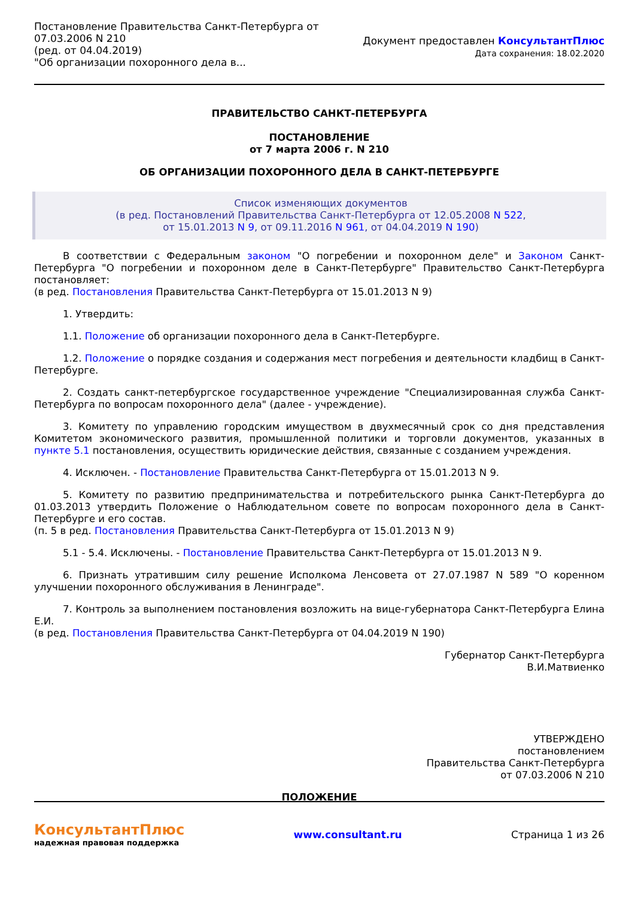Постановление Правительства Санкт-Петербурга от
07.03.2006 N 210
(ред. от 04.04.2019)
"Об организации похоронного дела в...
Документ предоставлен КонсультантПлюс
Дата сохранения: 18.02.2020
ПРАВИТЕЛЬСТВО САНКТ-ПЕТЕРБУРГА
ПОСТАНОВЛЕНИЕ
от 7 марта 2006 г. N 210
ОБ ОРГАНИЗАЦИИ ПОХОРОННОГО ДЕЛА В САНКТ-ПЕТЕРБУРГЕ
Список изменяющих документов
(в ред. Постановлений Правительства Санкт-Петербурга от 12.05.2008 N 522,
от 15.01.2013 N 9, от 09.11.2016 N 961, от 04.04.2019 N 190)
В соответствии с Федеральным законом "О погребении и похоронном деле" и Законом Санкт-Петербурга "О погребении и похоронном деле в Санкт-Петербурге" Правительство Санкт-Петербурга постановляет:
(в ред. Постановления Правительства Санкт-Петербурга от 15.01.2013 N 9)
1. Утвердить:
1.1. Положение об организации похоронного дела в Санкт-Петербурге.
1.2. Положение о порядке создания и содержания мест погребения и деятельности кладбищ в Санкт-Петербурге.
2. Создать санкт-петербургское государственное учреждение "Специализированная служба Санкт-Петербурга по вопросам похоронного дела" (далее - учреждение).
3. Комитету по управлению городским имуществом в двухмесячный срок со дня представления Комитетом экономического развития, промышленной политики и торговли документов, указанных в пункте 5.1 постановления, осуществить юридические действия, связанные с созданием учреждения.
4. Исключен. - Постановление Правительства Санкт-Петербурга от 15.01.2013 N 9.
5. Комитету по развитию предпринимательства и потребительского рынка Санкт-Петербурга до 01.03.2013 утвердить Положение о Наблюдательном совете по вопросам похоронного дела в Санкт-Петербурге и его состав.
(п. 5 в ред. Постановления Правительства Санкт-Петербурга от 15.01.2013 N 9)
5.1 - 5.4. Исключены. - Постановление Правительства Санкт-Петербурга от 15.01.2013 N 9.
6. Признать утратившим силу решение Исполкома Ленсовета от 27.07.1987 N 589 "О коренном улучшении похоронного обслуживания в Ленинграде".
7. Контроль за выполнением постановления возложить на вице-губернатора Санкт-Петербурга Елина Е.И.
(в ред. Постановления Правительства Санкт-Петербурга от 04.04.2019 N 190)
Губернатор Санкт-Петербурга
В.И.Матвиенко
УТВЕРЖДЕНО
постановлением
Правительства Санкт-Петербурга
от 07.03.2006 N 210
ПОЛОЖЕНИЕ
КонсультантПлюс
надежная правовая поддержка
www.consultant.ru Страница 1 из 26